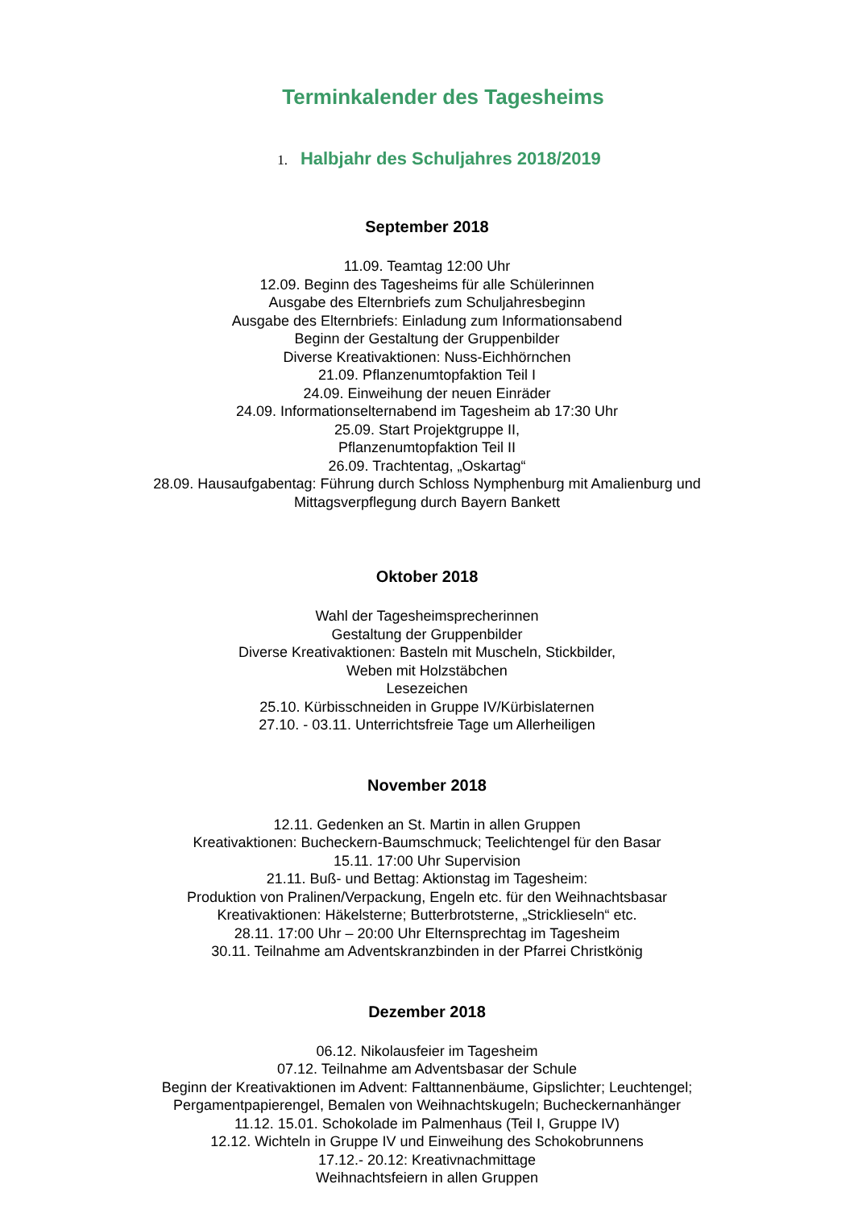Terminkalender des Tagesheims
1. Halbjahr des Schuljahres 2018/2019
September 2018
11.09. Teamtag 12:00 Uhr
12.09. Beginn des Tagesheims für alle Schülerinnen
Ausgabe des Elternbriefs zum Schuljahresbeginn
Ausgabe des Elternbriefs: Einladung zum Informationsabend
Beginn der Gestaltung der Gruppenbilder
Diverse Kreativaktionen: Nuss-Eichhörnchen
21.09. Pflanzenumtopfaktion Teil I
24.09. Einweihung der neuen Einräder
24.09. Informationselternabend im Tagesheim ab 17:30 Uhr
25.09. Start Projektgruppe II,
Pflanzenumtopfaktion Teil II
26.09. Trachtentag, „Oskartag“
28.09. Hausaufgabentag: Führung durch Schloss Nymphenburg mit Amalienburg und
Mittagsverpflegung durch Bayern Bankett
Oktober 2018
Wahl der Tagesheimsprecherinnen
Gestaltung der Gruppenbilder
Diverse Kreativaktionen: Basteln mit Muscheln, Stickbilder,
Weben mit Holzstäbchen
Lesezeichen
25.10. Kürbisschneiden in Gruppe IV/Kürbislaternen
27.10. - 03.11. Unterrichtsfreie Tage um Allerheiligen
November 2018
12.11. Gedenken an St. Martin in allen Gruppen
Kreativaktionen: Bucheckern-Baumschmuck; Teelichtengel für den Basar
15.11. 17:00 Uhr Supervision
21.11. Buß- und Bettag: Aktionstag im Tagesheim:
Produktion von Pralinen/Verpackung, Engeln etc. für den Weihnachtsbasar
Kreativaktionen: Häkelsterne; Butterbrotsterne, „Stricklieseln“ etc.
28.11. 17:00 Uhr – 20:00 Uhr Elternsprechtag im Tagesheim
30.11. Teilnahme am Adventskranzbinden in der Pfarrei Christkönig
Dezember 2018
06.12. Nikolausfeier im Tagesheim
07.12. Teilnahme am Adventsbasar der Schule
Beginn der Kreativaktionen im Advent: Falttannenbäume, Gipslichter; Leuchtengel;
Pergamentpapierengel, Bemalen von Weihnachtskugeln; Bucheckernanhänger
11.12. 15.01. Schokolade im Palmenhaus (Teil I, Gruppe IV)
12.12. Wichteln in Gruppe IV und Einweihung des Schokobrunnens
17.12.- 20.12: Kreativnachmittage
Weihnachtsfeiern in allen Gruppen